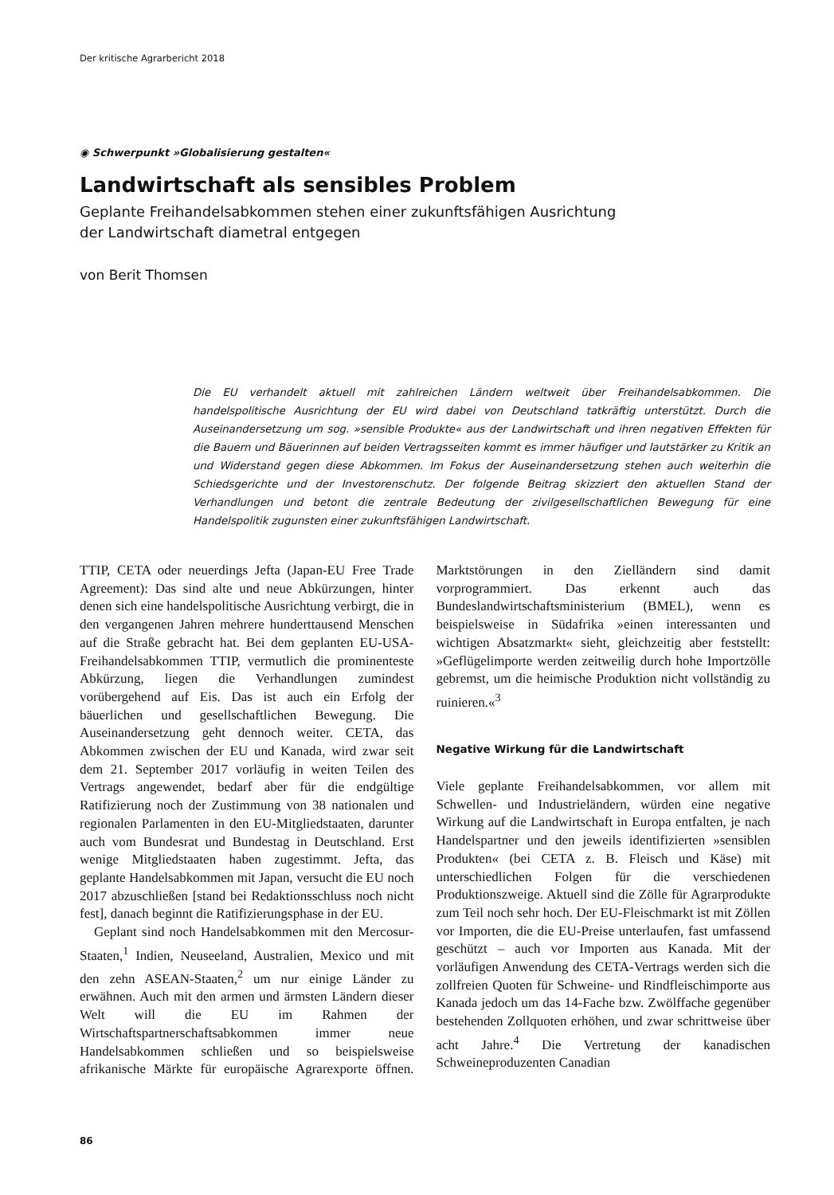Der kritische Agrarbericht 2018
◉ Schwerpunkt »Globalisierung gestalten«
Landwirtschaft als sensibles Problem
Geplante Freihandelsabkommen stehen einer zukunftsfähigen Ausrichtung
der Landwirtschaft diametral entgegen
von Berit Thomsen
Die EU verhandelt aktuell mit zahlreichen Ländern weltweit über Freihandelsabkommen. Die handelspolitische Ausrichtung der EU wird dabei von Deutschland tatkräftig unterstützt. Durch die Auseinandersetzung um sog. »sensible Produkte« aus der Landwirtschaft und ihren negativen Effekten für die Bauern und Bäuerinnen auf beiden Vertragsseiten kommt es immer häufiger und lautstärker zu Kritik an und Widerstand gegen diese Abkommen. Im Fokus der Auseinandersetzung stehen auch weiterhin die Schiedsgerichte und der Investorenschutz. Der folgende Beitrag skizziert den aktuellen Stand der Verhandlungen und betont die zentrale Bedeutung der zivilgesellschaftlichen Bewegung für eine Handelspolitik zugunsten einer zukunftsfähigen Landwirtschaft.
TTIP, CETA oder neuerdings Jefta (Japan-EU Free Trade Agreement): Das sind alte und neue Abkürzungen, hinter denen sich eine handelspolitische Ausrichtung verbirgt, die in den vergangenen Jahren mehrere hunderttausend Menschen auf die Straße gebracht hat. Bei dem geplanten EU-USA-Freihandelsabkommen TTIP, vermutlich die prominenteste Abkürzung, liegen die Verhandlungen zumindest vorübergehend auf Eis. Das ist auch ein Erfolg der bäuerlichen und gesellschaftlichen Bewegung. Die Auseinandersetzung geht dennoch weiter. CETA, das Abkommen zwischen der EU und Kanada, wird zwar seit dem 21. September 2017 vorläufig in weiten Teilen des Vertrags angewendet, bedarf aber für die endgültige Ratifizierung noch der Zustimmung von 38 nationalen und regionalen Parlamenten in den EU-Mitgliedstaaten, darunter auch vom Bundesrat und Bundestag in Deutschland. Erst wenige Mitgliedstaaten haben zugestimmt. Jefta, das geplante Handelsabkommen mit Japan, versucht die EU noch 2017 abzuschließen [stand bei Redaktionsschluss noch nicht fest], danach beginnt die Ratifizierungsphase in der EU.
Geplant sind noch Handelsabkommen mit den Mercosur-Staaten,<sup>1</sup> Indien, Neuseeland, Australien, Mexico und mit den zehn ASEAN-Staaten,<sup>2</sup> um nur einige Länder zu erwähnen. Auch mit den armen und ärmsten Ländern dieser Welt will die EU im Rahmen der Wirtschaftspartnerschaftsabkommen immer neue Handelsabkommen schließen und so beispielsweise afrikanische Märkte für europäische Agrarexporte öffnen. Marktstörungen in den Zielländern sind damit vorprogrammiert. Das erkennt auch das Bundeslandwirtschaftsministerium (BMEL), wenn es beispielsweise in Südafrika »einen interessanten und wichtigen Absatzmarkt« sieht, gleichzeitig aber feststellt: »Geflügelimporte werden zeitweilig durch hohe Importzölle gebremst, um die heimische Produktion nicht vollständig zu ruinieren.«<sup>3</sup>
Negative Wirkung für die Landwirtschaft
Viele geplante Freihandelsabkommen, vor allem mit Schwellen- und Industrieländern, würden eine negative Wirkung auf die Landwirtschaft in Europa entfalten, je nach Handelspartner und den jeweils identifizierten »sensiblen Produkten« (bei CETA z. B. Fleisch und Käse) mit unterschiedlichen Folgen für die verschiedenen Produktionszweige. Aktuell sind die Zölle für Agrarprodukte zum Teil noch sehr hoch. Der EU-Fleischmarkt ist mit Zöllen vor Importen, die die EU-Preise unterlaufen, fast umfassend geschützt – auch vor Importen aus Kanada. Mit der vorläufigen Anwendung des CETA-Vertrags werden sich die zollfreien Quoten für Schweine- und Rindfleischimporte aus Kanada jedoch um das 14-Fache bzw. Zwölffache gegenüber bestehenden Zollquoten erhöhen, und zwar schrittweise über acht Jahre.<sup>4</sup> Die Vertretung der kanadischen Schweineproduzenten Canadian
86